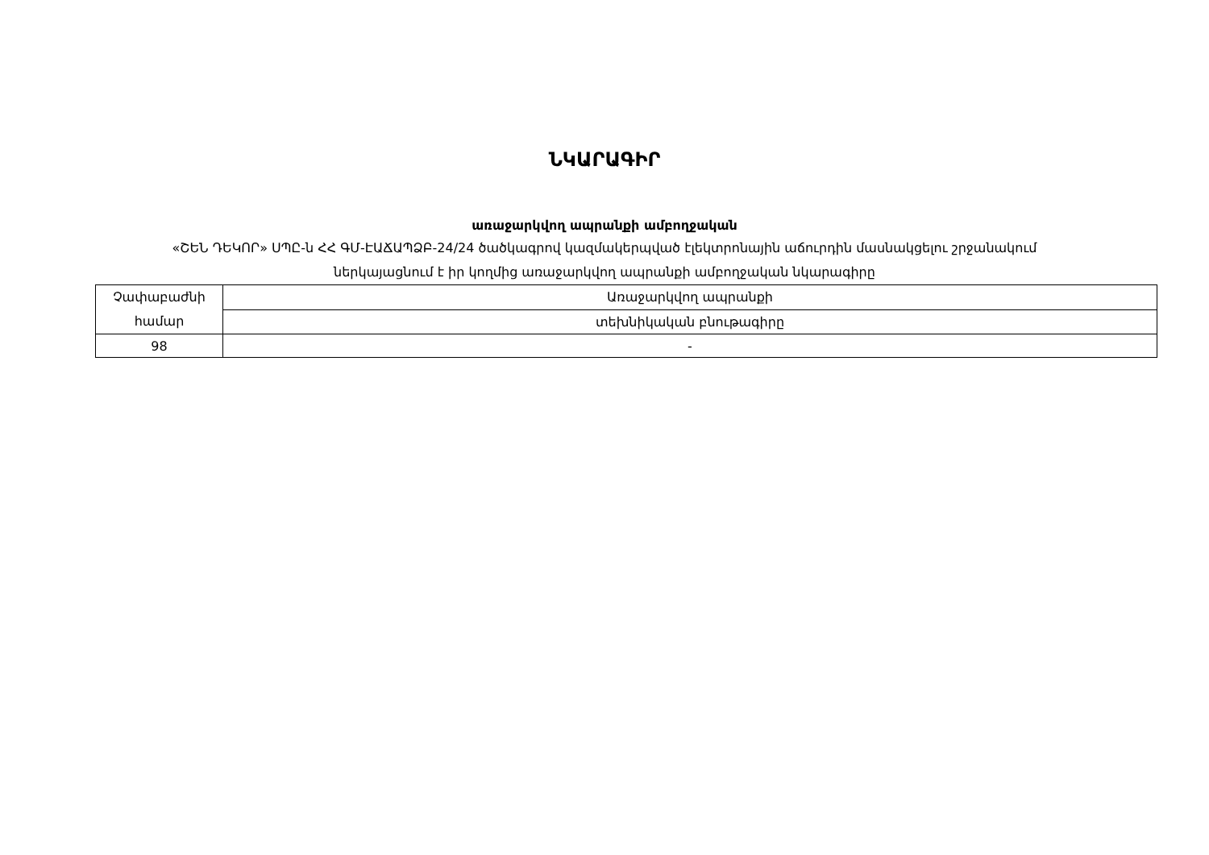ՆԿԱՐԱԳԻՐ
առաջարկվող ապրանքի ամբողջական
«ՇԵՆ ԴԵԿՈՐ» ՍՊԸ-ն ՀՀ ԳՄ-ԷԱՃԱՊՁԲ-24/24 ծածկագրով կազմակերպված էլեկտրոնային աճուրդին մասնակցելու շրջանակում
ներկայացնում է իր կողմից առաջարկվող ապրանքի ամբողջական նկարագիրը
| Չափաբաժնի համար | Առաջարկվող ապրանքի |
| | տեխնիկական բնութագիրը |
| 98 | - |